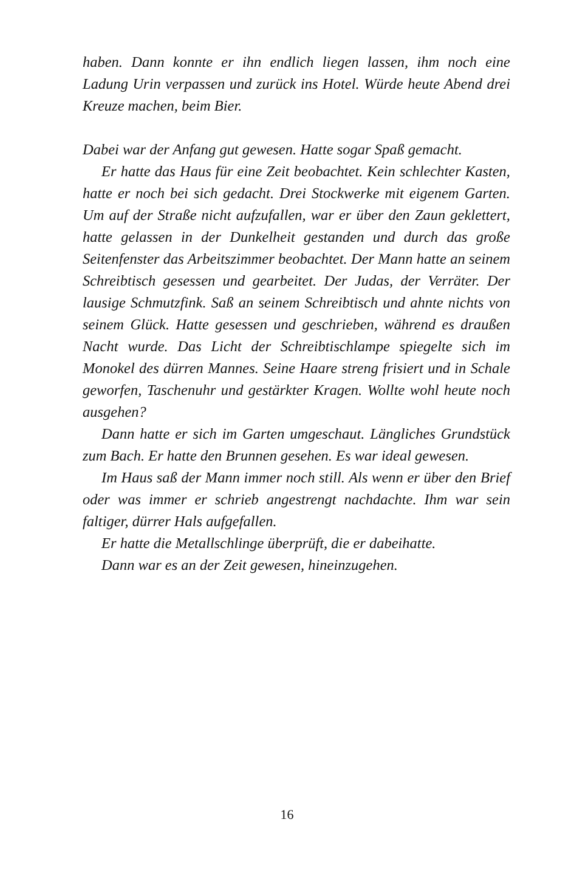haben. Dann konnte er ihn endlich liegen lassen, ihm noch eine Ladung Urin verpassen und zurück ins Hotel. Würde heute Abend drei Kreuze machen, beim Bier.
Dabei war der Anfang gut gewesen. Hatte sogar Spaß gemacht.
Er hatte das Haus für eine Zeit beobachtet. Kein schlechter Kasten, hatte er noch bei sich gedacht. Drei Stockwerke mit eigenem Garten. Um auf der Straße nicht aufzufallen, war er über den Zaun geklettert, hatte gelassen in der Dunkelheit gestanden und durch das große Seitenfenster das Arbeitszimmer beobachtet. Der Mann hatte an seinem Schreibtisch gesessen und gearbeitet. Der Judas, der Verräter. Der lausige Schmutzfink. Saß an seinem Schreibtisch und ahnte nichts von seinem Glück. Hatte gesessen und geschrieben, während es draußen Nacht wurde. Das Licht der Schreibtischlampe spiegelte sich im Monokel des dürren Mannes. Seine Haare streng frisiert und in Schale geworfen, Taschenuhr und gestärkter Kragen. Wollte wohl heute noch ausgehen?
Dann hatte er sich im Garten umgeschaut. Längliches Grundstück zum Bach. Er hatte den Brunnen gesehen. Es war ideal gewesen.
Im Haus saß der Mann immer noch still. Als wenn er über den Brief oder was immer er schrieb angestrengt nachdachte. Ihm war sein faltiger, dürrer Hals aufgefallen.
Er hatte die Metallschlinge überprüft, die er dabeihatte.
Dann war es an der Zeit gewesen, hineinzugehen.
16